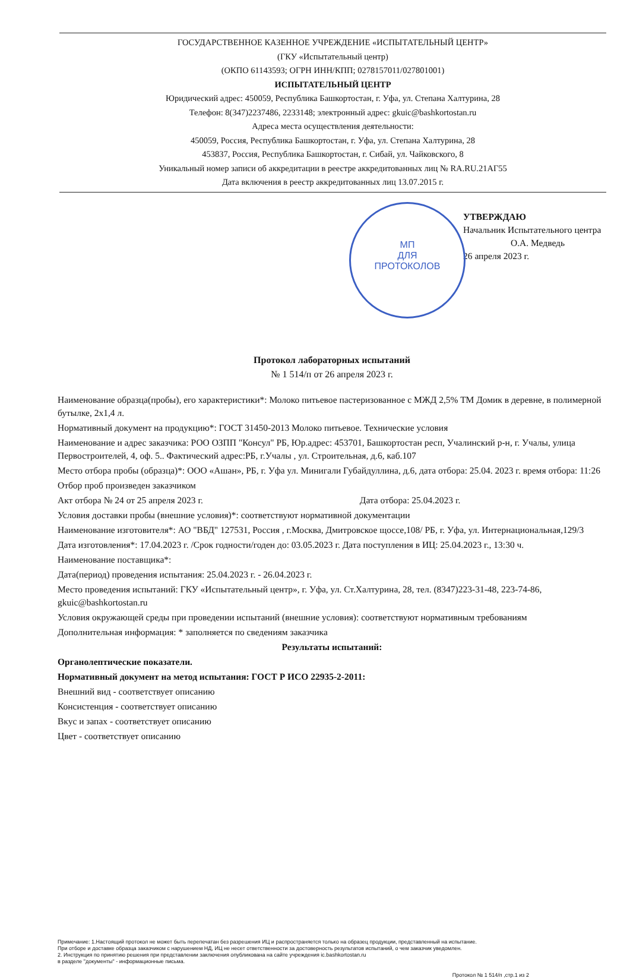ГОСУДАРСТВЕННОЕ КАЗЕННОЕ УЧРЕЖДЕНИЕ «ИСПЫТАТЕЛЬНЫЙ ЦЕНТР»
(ГКУ «Испытательный центр)
(ОКПО 61143593; ОГРН ИНН/КПП; 0278157011/027801001)
ИСПЫТАТЕЛЬНЫЙ ЦЕНТР
Юридический адрес: 450059, Республика Башкортостан, г. Уфа, ул. Степана Халтурина, 28
Телефон: 8(347)2237486, 2233148; электронный адрес: gkuic@bashkortostan.ru
Адреса места осуществления деятельности:
450059, Россия, Республика Башкортостан, г. Уфа, ул. Степана Халтурина, 28
453837, Россия, Республика Башкортостан, г. Сибай, ул. Чайковского, 8
Уникальный номер записи об аккредитации в реестре аккредитованных лиц № RA.RU.21АГ55
Дата включения в реестр аккредитованных лиц 13.07.2015 г.
МП
ДЛЯ
ПРОТОКОЛОВ
УТВЕРЖДАЮ
Начальник Испытательного центра
О.А. Медведь
26 апреля 2023 г.
Протокол лабораторных испытаний
№ 1 514/п от 26 апреля 2023 г.
Наименование образца(пробы), его характеристики*: Молоко питьевое пастеризованное с МЖД 2,5% ТМ Домик в деревне, в полимерной бутылке, 2х1,4 л.
Нормативный документ на продукцию*: ГОСТ 31450-2013 Молоко питьевое. Технические условия
Наименование и адрес заказчика: РОО ОЗПП "Консул" РБ, Юр.адрес: 453701, Башкортостан респ, Учалинский р-н, г. Учалы, улица Первостроителей, 4, оф. 5.. Фактический адрес:РБ, г.Учалы , ул. Строительная, д.6, каб.107
Место отбора пробы (образца)*: ООО «Ашан», РБ, г. Уфа ул. Минигали Губайдуллина, д.6, дата отбора: 25.04. 2023 г. время отбора: 11:26
Отбор проб произведен заказчиком
Акт отбора № 24 от 25 апреля 2023 г. Дата отбора: 25.04.2023 г.
Условия доставки пробы (внешние условия)*: соответствуют нормативной документации
Наименование изготовителя*: АО "ВБД" 127531, Россия , г.Москва, Дмитровское щоссе,108/ РБ, г. Уфа, ул. Интернациональная,129/3
Дата изготовления*: 17.04.2023 г. /Срок годности/годен до: 03.05.2023 г. Дата поступления в ИЦ: 25.04.2023 г., 13:30 ч.
Наименование поставщика*:
Дата(период) проведения испытания: 25.04.2023 г. - 26.04.2023 г.
Место проведения испытаний: ГКУ «Испытательный центр», г. Уфа, ул. Ст.Халтурина, 28, тел. (8347)223-31-48, 223-74-86, gkuic@bashkortostan.ru
Условия окружающей среды при проведении испытаний (внешние условия): соответствуют нормативным требованиям
Дополнительная информация: * заполняется по сведениям заказчика
Результаты испытаний:
Органолептические показатели.
Нормативный документ на метод испытания: ГОСТ Р ИСО 22935-2-2011:
Внешний вид - соответствует описанию
Консистенция - соответствует описанию
Вкус и запах - соответствует описанию
Цвет - соответствует описанию
Примечание: 1.Настоящий протокол не может быть перепечатан без разрешения ИЦ и распространяется только на образец продукции, представленный на испытание.
При отборе и доставке образца заказчиком с нарушением НД, ИЦ не несет ответственности за достоверность результатов испытаний, о чем заказчик уведомлен.
2. Инструкция по принятию решения при представлении заключения опубликована на сайте учреждения ic.bashkortostan.ru
в разделе "документы" - информационные письма.
Протокол № 1 514/п ,стр.1 из 2